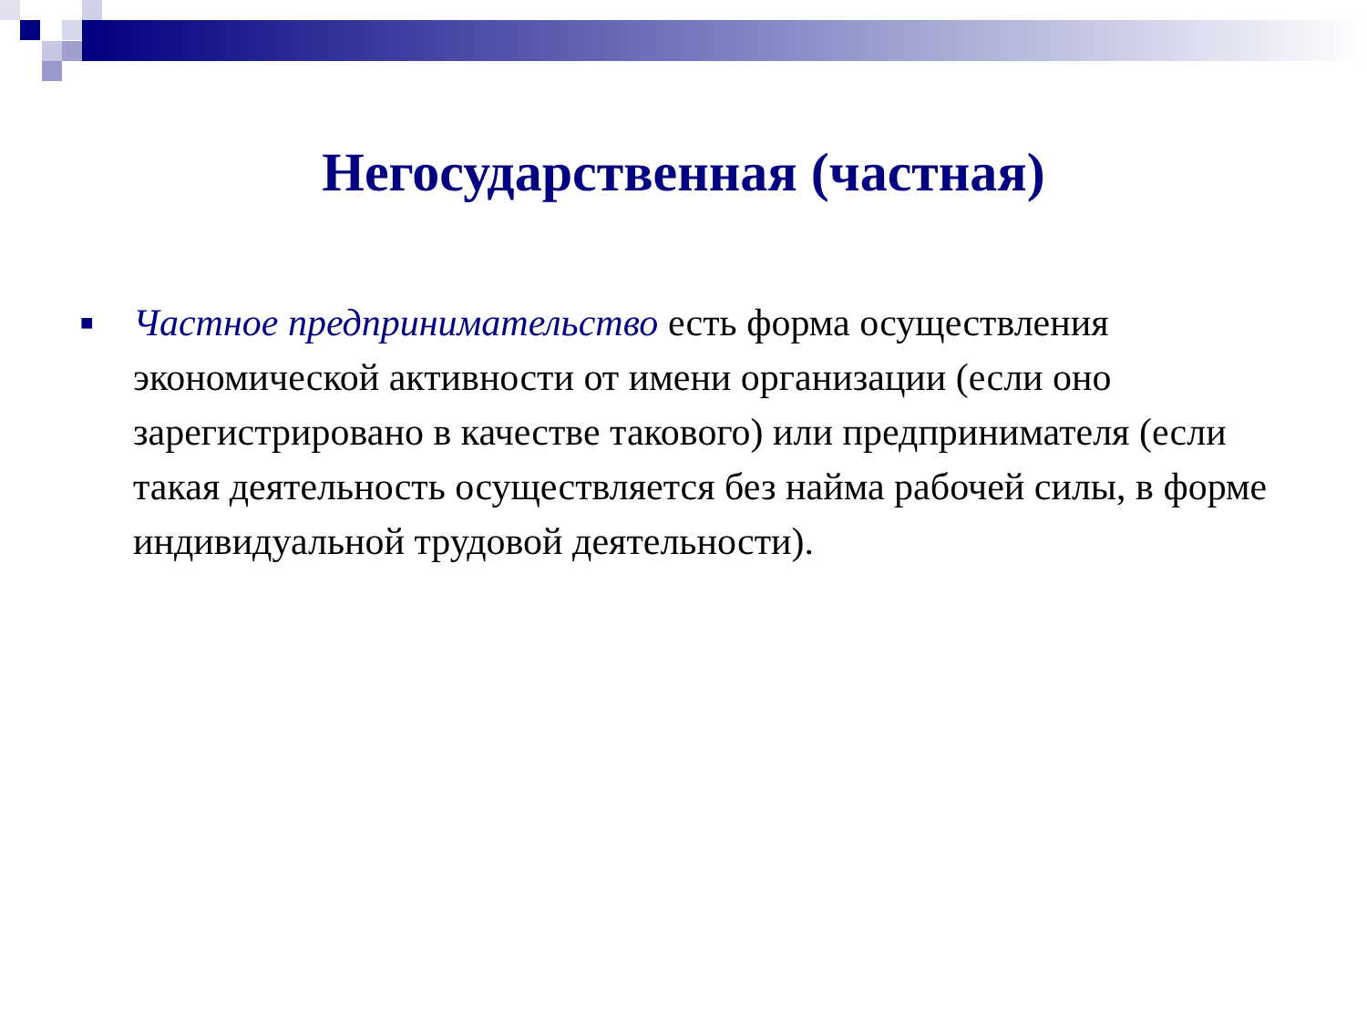Негосударственная (частная)
■
Частное предпринимательство есть форма осуществления экономической активности от имени организации (если оно зарегистрировано в качестве такового) или предпринимателя (если такая деятельность осуществляется без найма рабочей силы, в форме индивидуальной трудовой деятельности).